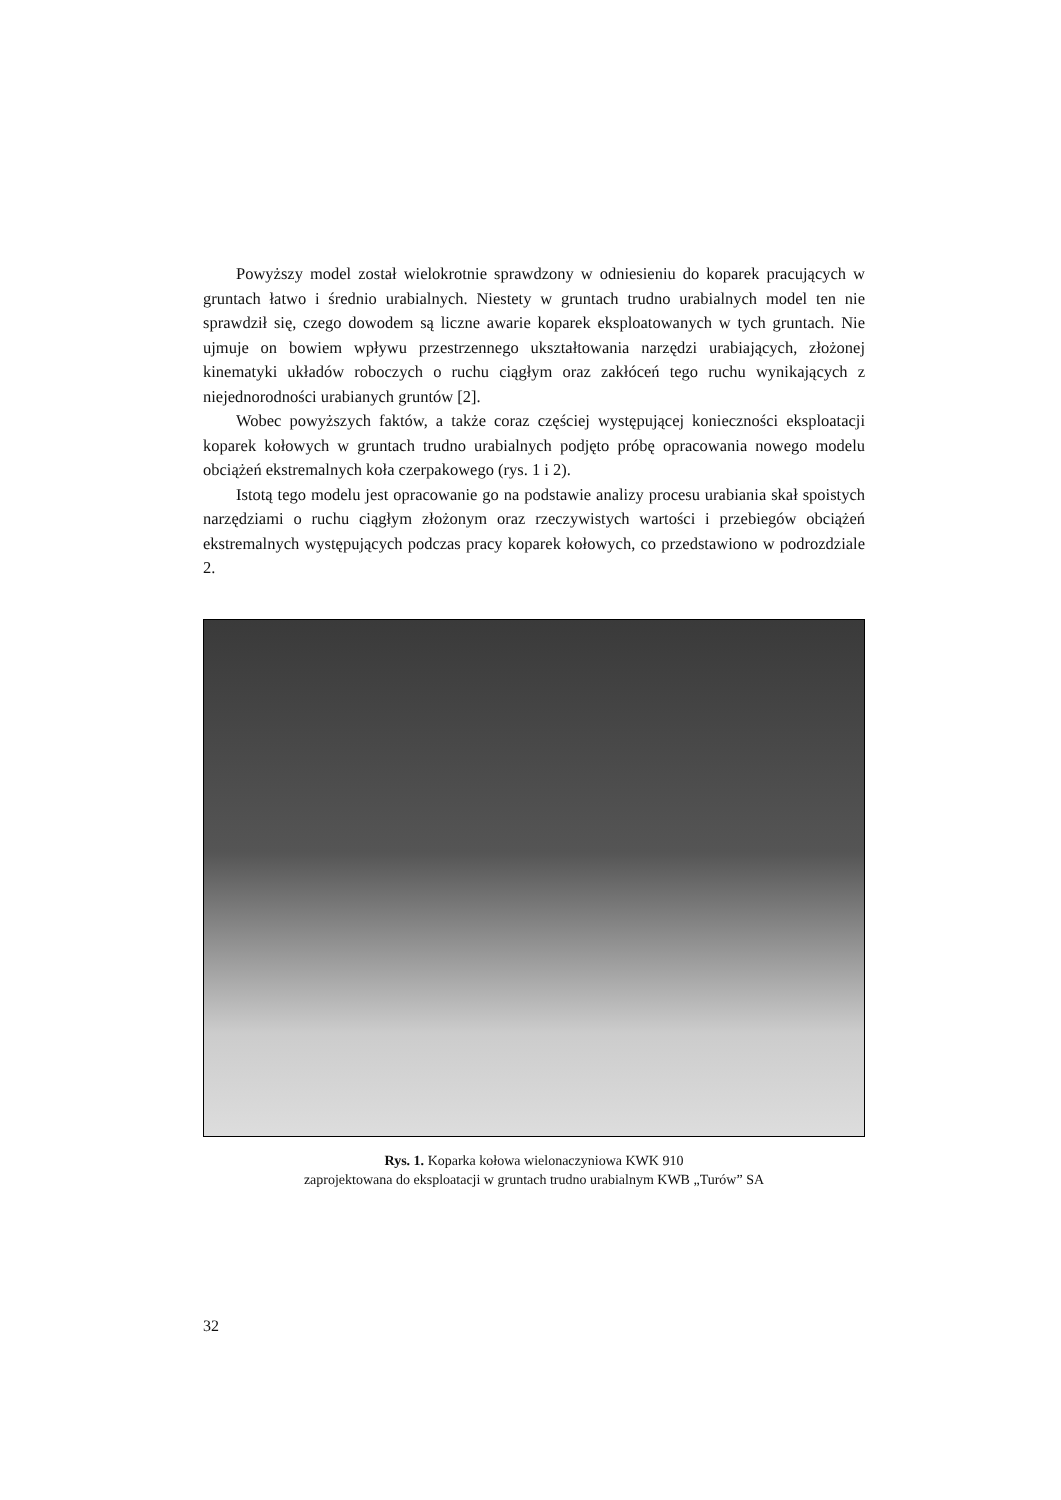Powyższy model został wielokrotnie sprawdzony w odniesieniu do koparek pracujących w gruntach łatwo i średnio urabialnych. Niestety w gruntach trudno urabialnych model ten nie sprawdził się, czego dowodem są liczne awarie koparek eksploatowanych w tych gruntach. Nie ujmuje on bowiem wpływu przestrzennego ukształtowania narzędzi urabiających, złożonej kinematyki układów roboczych o ruchu ciągłym oraz zakłóceń tego ruchu wynikających z niejednorodności urabianych gruntów [2].
Wobec powyższych faktów, a także coraz częściej występującej konieczności eksploatacji koparek kołowych w gruntach trudno urabialnych podjęto próbę opracowania nowego modelu obciążeń ekstremalnych koła czerpakowego (rys. 1 i 2).
Istotą tego modelu jest opracowanie go na podstawie analizy procesu urabiania skał spoistych narzędziami o ruchu ciągłym złożonym oraz rzeczywistych wartości i przebiegów obciążeń ekstremalnych występujących podczas pracy koparek kołowych, co przedstawiono w podrozdziale 2.
Rys. 1. Koparka kołowa wielonaczyniowa KWK 910
zaprojektowana do eksploatacji w gruntach trudno urabialnym KWB „Turów” SA
32